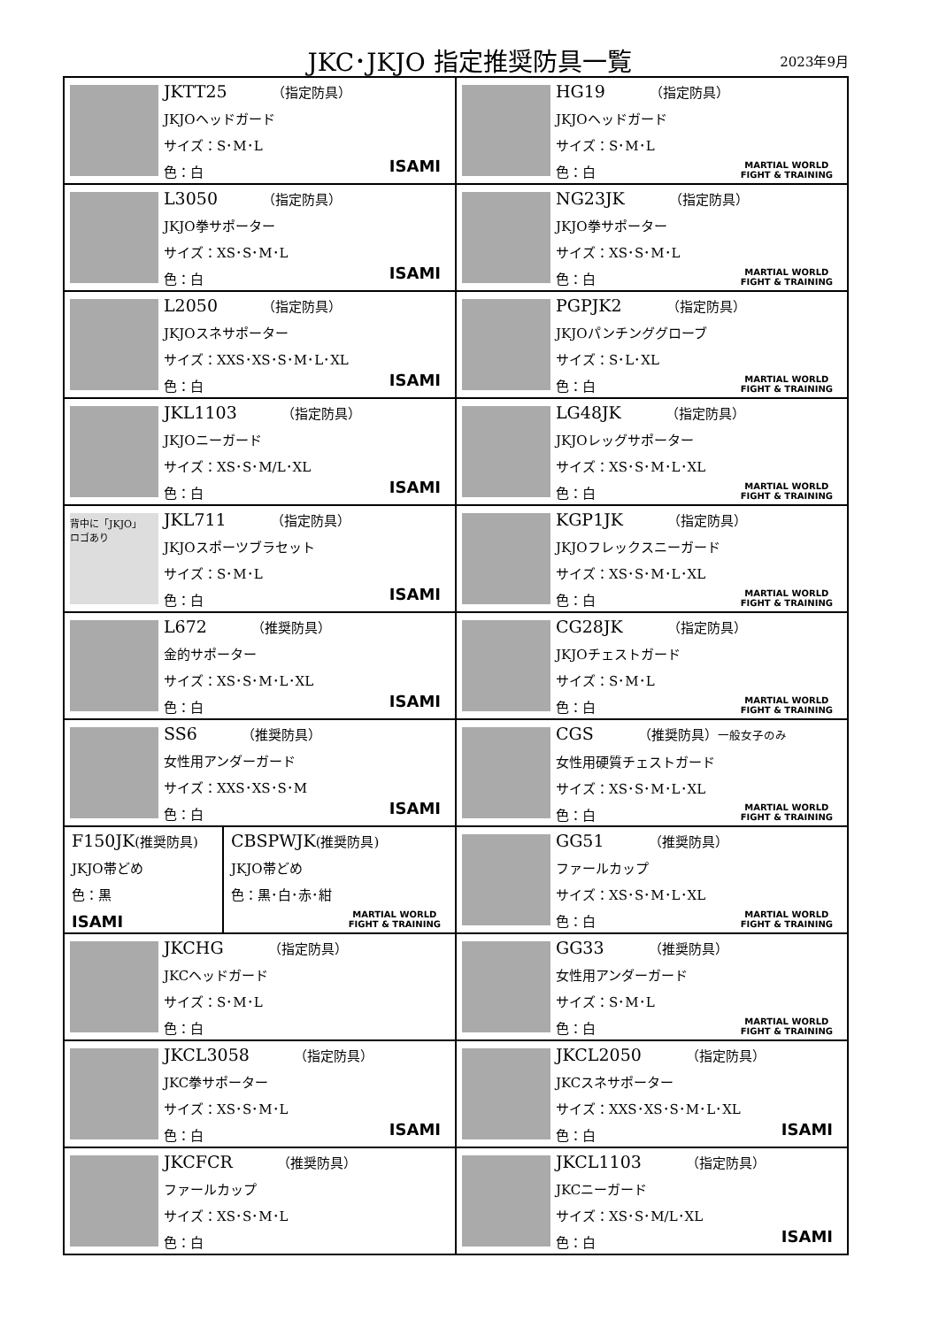JKC･JKJO 指定推奨防具一覧 2023年9月
| JKTT25 （指定防具） JKJOヘッドガード サイズ：S･M･L 色：白 ISAMI | HG19 （指定防具） JKJOヘッドガード サイズ：S･M･L 色：白 MARTIAL WORLD FIGHT & TRAINING |
| L3050 （指定防具） JKJO拳サポーター サイズ：XS･S･M･L 色：白 ISAMI | NG23JK （指定防具） JKJO拳サポーター サイズ：XS･S･M･L 色：白 MARTIAL WORLD FIGHT & TRAINING |
| L2050 （指定防具） JKJOスネサポーター サイズ：XXS･XS･S･M･L･XL 色：白 ISAMI | PGPJK2 （指定防具） JKJOパンチンググローブ サイズ：S･L･XL 色：白 MARTIAL WORLD FIGHT & TRAINING |
| JKL1103 （指定防具） JKJOニーガード サイズ：XS･S･M/L･XL 色：白 ISAMI | LG48JK （指定防具） JKJOレッグサポーター サイズ：XS･S･M･L･XL 色：白 MARTIAL WORLD FIGHT & TRAINING |
| 背中に「JKJO」 ロゴあり JKL711 （指定防具） JKJOスポーツブラセット サイズ：S･M･L 色：白 ISAMI | KGP1JK （指定防具） JKJOフレックスニーガード サイズ：XS･S･M･L･XL 色：白 MARTIAL WORLD FIGHT & TRAINING |
| L672 （推奨防具） 金的サポーター サイズ：XS･S･M･L･XL 色：白 ISAMI | CG28JK （指定防具） JKJOチェストガード サイズ：S･M･L 色：白 MARTIAL WORLD FIGHT & TRAINING |
| SS6 （推奨防具） 女性用アンダーガード サイズ：XXS･XS･S･M 色：白 ISAMI | CGS （推奨防具） 一般女子のみ 女性用硬質チェストガード サイズ：XS･S･M･L･XL 色：白 MARTIAL WORLD FIGHT & TRAINING |
| F150JK (推奨防具) JKJO帯どめ 色：黒 ISAMI CBSPWJK (推奨防具) JKJO帯どめ 色：黒･白･赤･紺 MARTIAL WORLD FIGHT & TRAINING | GG51 （推奨防具） ファールカップ サイズ：XS･S･M･L･XL 色：白 MARTIAL WORLD FIGHT & TRAINING |
| JKCHG （指定防具） JKCヘッドガード サイズ：S･M･L 色：白 | GG33 （推奨防具） 女性用アンダーガード サイズ：S･M･L 色：白 MARTIAL WORLD FIGHT & TRAINING |
| JKCL3058 （指定防具） JKC拳サポーター サイズ：XS･S･M･L 色：白 ISAMI | JKCL2050 （指定防具） JKCスネサポーター サイズ：XXS･XS･S･M･L･XL 色：白 ISAMI |
| JKCFCR （推奨防具） ファールカップ サイズ：XS･S･M･L 色：白 | JKCL1103 （指定防具） JKCニーガード サイズ：XS･S･M/L･XL 色：白 ISAMI |